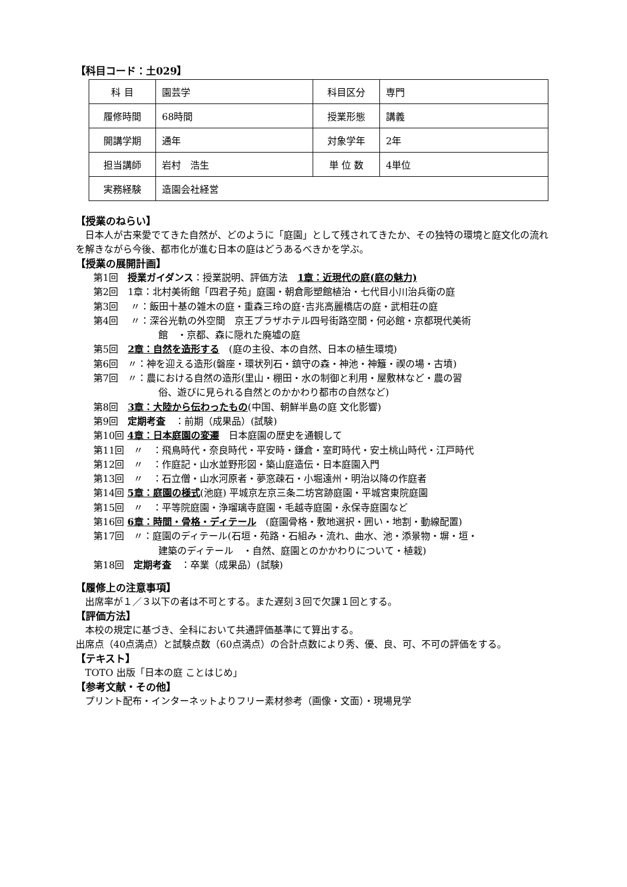【科目コード：土029】
| 科 目 | 園芸学 | 科目区分 | 専門 |
| 履修時間 | 68時間 | 授業形態 | 講義 |
| 開講学期 | 通年 | 対象学年 | 2年 |
| 担当講師 | 岩村 浩生 | 単 位 数 | 4単位 |
| 実務経験 | 造園会社経営 | | |
【授業のねらい】
　日本人が古来愛でてきた自然が、どのように「庭園」として残されてきたか、その独特の環境と庭文化の流れを解きながら今後、都市化が進む日本の庭はどうあるべきかを学ぶ。
【授業の展開計画】
第1回　授業ガイダンス：授業説明、評価方法　1章：近現代の庭(庭の魅力)
第2回　1章：北村美術館「四君子苑」庭園・朝倉彫塑館植治・七代目小川治兵衛の庭
第3回　 〃：飯田十基の雑木の庭・重森三玲の庭･吉兆高麗橋店の庭・武相荘の庭
第4回　 〃：深谷光軌の外空間　京王プラザホテル四号街路空間・何必館・京都現代美術
館　・京都、森に隠れた廃墟の庭
第5回　2章：自然を造形する　(庭の主役、本の自然、日本の植生環境)
第6回　〃：神を迎える造形(磐座・環状列石・鎮守の森・神池・神籬・禊の場・古墳)
第7回　〃：農における自然の造形(里山・棚田・水の制御と利用・屋敷林など・農の習
俗、遊びに見られる自然とのかかわり都市の自然など)
第8回　3章：大陸から伝わったもの(中国、朝鮮半島の庭 文化影響)
第9回　定期考査　：前期（成果品）(試験)
第10回 4章：日本庭園の変遷　日本庭園の歴史を通観して
第11回　〃　：飛鳥時代・奈良時代・平安時・鎌倉・室町時代・安土桃山時代・江戸時代
第12回　〃　：作庭記・山水並野形図・築山庭造伝・日本庭園入門
第13回　〃　：石立僧・山水河原者・夢窓疎石・小堀遠州・明治以降の作庭者
第14回 5章：庭園の様式(池庭) 平城京左京三条二坊宮跡庭園・平城宮東院庭園
第15回　〃　：平等院庭園・浄瑠璃寺庭園・毛越寺庭園・永保寺庭園など
第16回 6章：時間・骨格・ディテール　(庭園骨格・敷地選択・囲い・地割・動線配置)
第17回　〃：庭園のディテール(石垣・苑路・石組み・流れ、曲水、池・添景物・塀・垣・
建築のディテール　・自然、庭園とのかかわりについて・植栽)
第18回　定期考査　：卒業（成果品）(試験)
【履修上の注意事項】
　出席率が１／３以下の者は不可とする。また遅刻３回で欠課１回とする。
【評価方法】
　本校の規定に基づき、全科において共通評価基準にて算出する。
出席点（40点満点）と試験点数（60点満点）の合計点数により秀、優、良、可、不可の評価をする。
【テキスト】
　TOTO 出版「日本の庭 ことはじめ」
【参考文献・その他】
　プリント配布・インターネットよりフリー素材参考（画像・文面）・現場見学